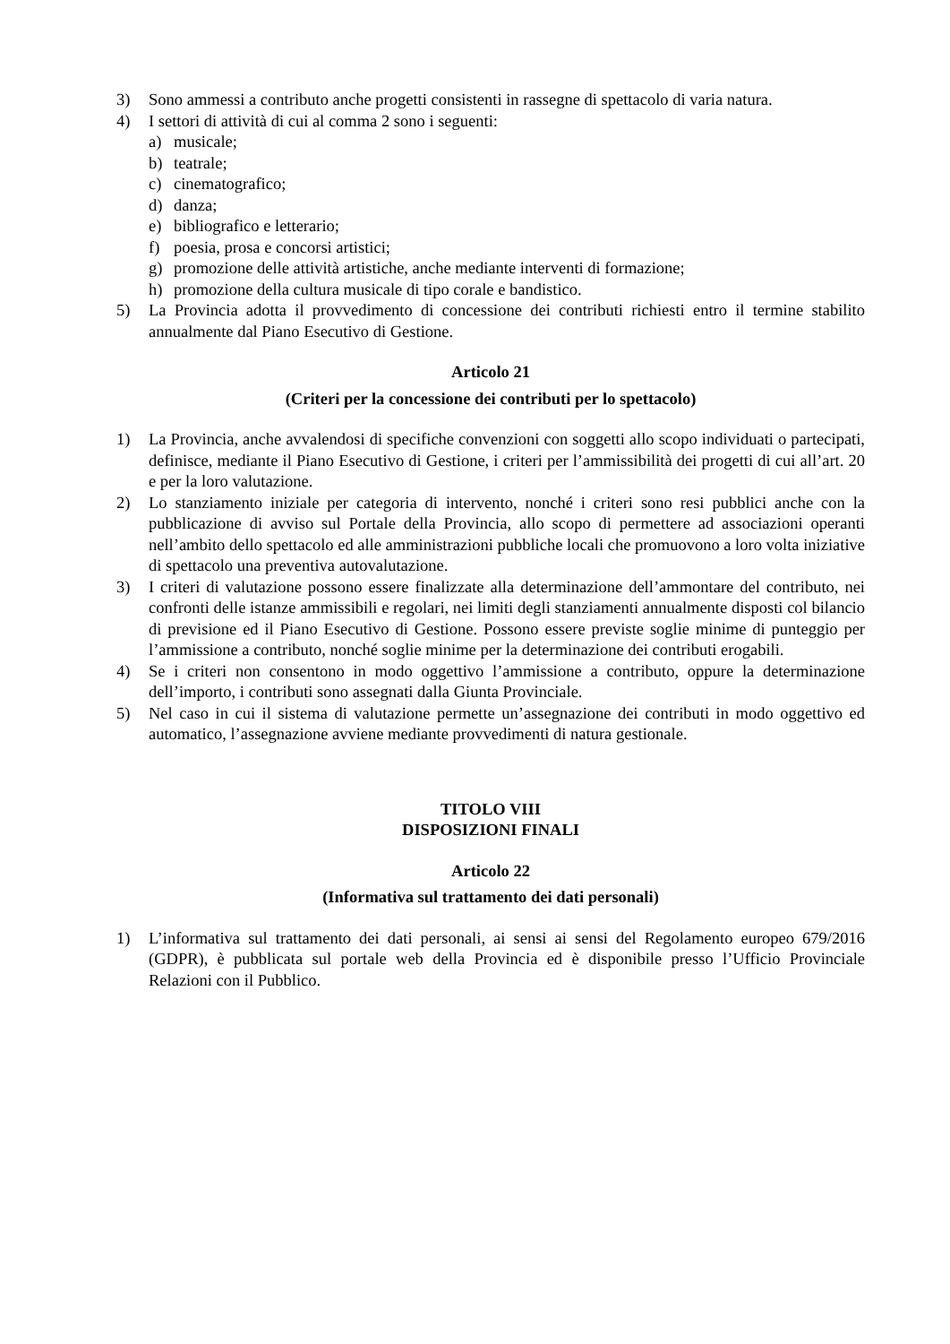3) Sono ammessi a contributo anche progetti consistenti in rassegne di spettacolo di varia natura.
4) I settori di attività di cui al comma 2 sono i seguenti:
a) musicale;
b) teatrale;
c) cinematografico;
d) danza;
e) bibliografico e letterario;
f) poesia, prosa e concorsi artistici;
g) promozione delle attività artistiche, anche mediante interventi di formazione;
h) promozione della cultura musicale di tipo corale e bandistico.
5) La Provincia adotta il provvedimento di concessione dei contributi richiesti entro il termine stabilito annualmente dal Piano Esecutivo di Gestione.
Articolo 21
(Criteri per la concessione dei contributi per lo spettacolo)
1) La Provincia, anche avvalendosi di specifiche convenzioni con soggetti allo scopo individuati o partecipati, definisce, mediante il Piano Esecutivo di Gestione, i criteri per l’ammissibilità dei progetti di cui all’art. 20 e per la loro valutazione.
2) Lo stanziamento iniziale per categoria di intervento, nonché i criteri sono resi pubblici anche con la pubblicazione di avviso sul Portale della Provincia, allo scopo di permettere ad associazioni operanti nell’ambito dello spettacolo ed alle amministrazioni pubbliche locali che promuovono a loro volta iniziative di spettacolo una preventiva autovalutazione.
3) I criteri di valutazione possono essere finalizzate alla determinazione dell’ammontare del contributo, nei confronti delle istanze ammissibili e regolari, nei limiti degli stanziamenti annualmente disposti col bilancio di previsione ed il Piano Esecutivo di Gestione. Possono essere previste soglie minime di punteggio per l’ammissione a contributo, nonché soglie minime per la determinazione dei contributi erogabili.
4) Se i criteri non consentono in modo oggettivo l’ammissione a contributo, oppure la determinazione dell’importo, i contributi sono assegnati dalla Giunta Provinciale.
5) Nel caso in cui il sistema di valutazione permette un’assegnazione dei contributi in modo oggettivo ed automatico, l’assegnazione avviene mediante provvedimenti di natura gestionale.
TITOLO VIII
DISPOSIZIONI FINALI
Articolo 22
(Informativa sul trattamento dei dati personali)
1) L’informativa sul trattamento dei dati personali, ai sensi ai sensi del Regolamento europeo 679/2016 (GDPR), è pubblicata sul portale web della Provincia ed è disponibile presso l’Ufficio Provinciale Relazioni con il Pubblico.